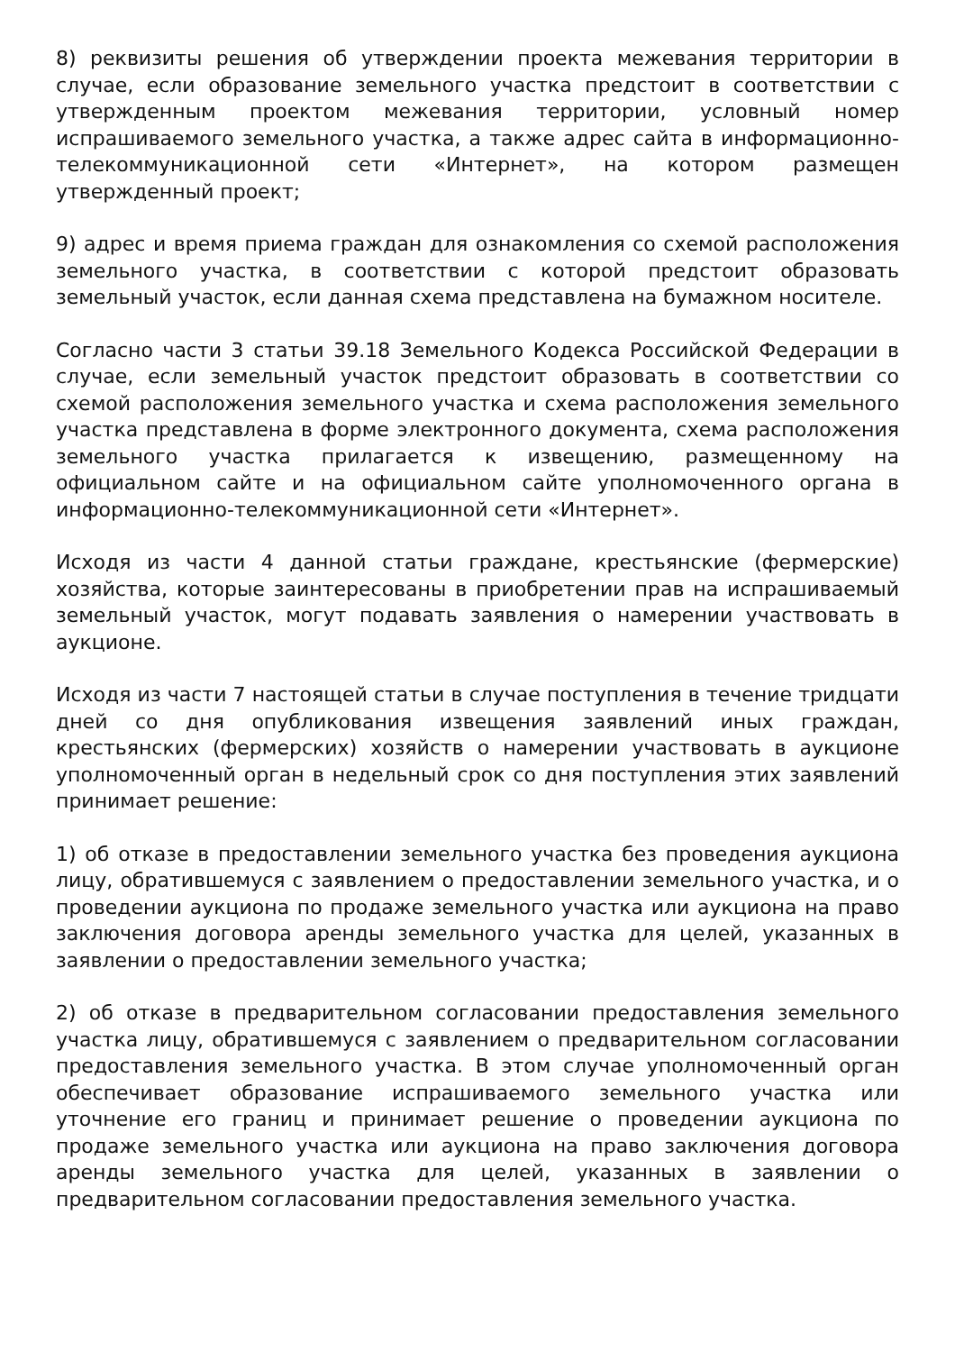8) реквизиты решения об утверждении проекта межевания территории в случае, если образование земельного участка предстоит в соответствии с утвержденным проектом межевания территории, условный номер испрашиваемого земельного участка, а также адрес сайта в информационно-телекоммуникационной сети «Интернет», на котором размещен утвержденный проект;
9) адрес и время приема граждан для ознакомления со схемой расположения земельного участка, в соответствии с которой предстоит образовать земельный участок, если данная схема представлена на бумажном носителе.
Согласно части 3 статьи 39.18 Земельного Кодекса Российской Федерации в случае, если земельный участок предстоит образовать в соответствии со схемой расположения земельного участка и схема расположения земельного участка представлена в форме электронного документа, схема расположения земельного участка прилагается к извещению, размещенному на официальном сайте и на официальном сайте уполномоченного органа в информационно-телекоммуникационной сети «Интернет».
Исходя из части 4 данной статьи граждане, крестьянские (фермерские) хозяйства, которые заинтересованы в приобретении прав на испрашиваемый земельный участок, могут подавать заявления о намерении участвовать в аукционе.
Исходя из части 7 настоящей статьи в случае поступления в течение тридцати дней со дня опубликования извещения заявлений иных граждан, крестьянских (фермерских) хозяйств о намерении участвовать в аукционе уполномоченный орган в недельный срок со дня поступления этих заявлений принимает решение:
1) об отказе в предоставлении земельного участка без проведения аукциона лицу, обратившемуся с заявлением о предоставлении земельного участка, и о проведении аукциона по продаже земельного участка или аукциона на право заключения договора аренды земельного участка для целей, указанных в заявлении о предоставлении земельного участка;
2) об отказе в предварительном согласовании предоставления земельного участка лицу, обратившемуся с заявлением о предварительном согласовании предоставления земельного участка. В этом случае уполномоченный орган обеспечивает образование испрашиваемого земельного участка или уточнение его границ и принимает решение о проведении аукциона по продаже земельного участка или аукциона на право заключения договора аренды земельного участка для целей, указанных в заявлении о предварительном согласовании предоставления земельного участка.